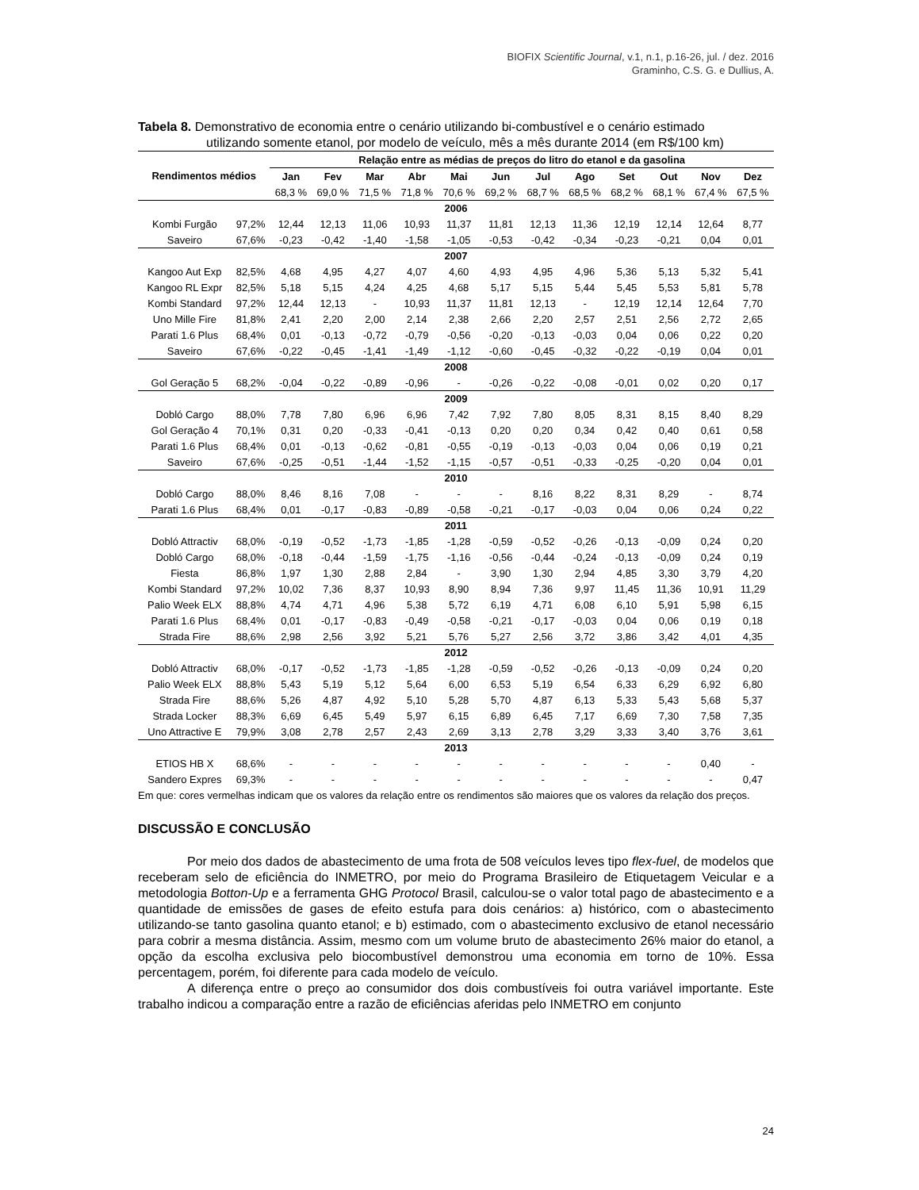BIOFIX Scientific Journal, v.1, n.1, p.16-26, jul. / dez. 2016
Graminho, C.S. G. e Dullius, A.
Tabela 8. Demonstrativo de economia entre o cenário utilizando bi-combustível e o cenário estimado
utilizando somente etanol, por modelo de veículo, mês a mês durante 2014 (em R$/100 km)
| Rendimentos médios | | Relação entre as médias de preços do litro do etanol e da gasolina | | | | | | | | | | | |
| --- | --- | --- | --- | --- | --- | --- | --- | --- | --- | --- | --- | --- | --- |
| | | Jan | Fev | Mar | Abr | Mai | Jun | Jul | Ago | Set | Out | Nov | Dez |
| | | 68,3 % | 69,0 % | 71,5 % | 71,8 % | 70,6 % | 69,2 % | 68,7 % | 68,5 % | 68,2 % | 68,1 % | 67,4 % | 67,5 % |
| 2006 | | | | | | | | | | | | | |
| Kombi Furgão | 97,2% | 12,44 | 12,13 | 11,06 | 10,93 | 11,37 | 11,81 | 12,13 | 11,36 | 12,19 | 12,14 | 12,64 | 8,77 |
| Saveiro | 67,6% | -0,23 | -0,42 | -1,40 | -1,58 | -1,05 | -0,53 | -0,42 | -0,34 | -0,23 | -0,21 | 0,04 | 0,01 |
| 2007 | | | | | | | | | | | | | |
| Kangoo Aut Exp | 82,5% | 4,68 | 4,95 | 4,27 | 4,07 | 4,60 | 4,93 | 4,95 | 4,96 | 5,36 | 5,13 | 5,32 | 5,41 |
| Kangoo RL Expr | 82,5% | 5,18 | 5,15 | 4,24 | 4,25 | 4,68 | 5,17 | 5,15 | 5,44 | 5,45 | 5,53 | 5,81 | 5,78 |
| Kombi Standard | 97,2% | 12,44 | 12,13 | - | 10,93 | 11,37 | 11,81 | 12,13 | - | 12,19 | 12,14 | 12,64 | 7,70 |
| Uno Mille Fire | 81,8% | 2,41 | 2,20 | 2,00 | 2,14 | 2,38 | 2,66 | 2,20 | 2,57 | 2,51 | 2,56 | 2,72 | 2,65 |
| Parati 1.6 Plus | 68,4% | 0,01 | -0,13 | -0,72 | -0,79 | -0,56 | -0,20 | -0,13 | -0,03 | 0,04 | 0,06 | 0,22 | 0,20 |
| Saveiro | 67,6% | -0,22 | -0,45 | -1,41 | -1,49 | -1,12 | -0,60 | -0,45 | -0,32 | -0,22 | -0,19 | 0,04 | 0,01 |
| 2008 | | | | | | | | | | | | | |
| Gol Geração 5 | 68,2% | -0,04 | -0,22 | -0,89 | -0,96 | - | -0,26 | -0,22 | -0,08 | -0,01 | 0,02 | 0,20 | 0,17 |
| 2009 | | | | | | | | | | | | | |
| Dobló Cargo | 88,0% | 7,78 | 7,80 | 6,96 | 6,96 | 7,42 | 7,92 | 7,80 | 8,05 | 8,31 | 8,15 | 8,40 | 8,29 |
| Gol Geração 4 | 70,1% | 0,31 | 0,20 | -0,33 | -0,41 | -0,13 | 0,20 | 0,20 | 0,34 | 0,42 | 0,40 | 0,61 | 0,58 |
| Parati 1.6 Plus | 68,4% | 0,01 | -0,13 | -0,62 | -0,81 | -0,55 | -0,19 | -0,13 | -0,03 | 0,04 | 0,06 | 0,19 | 0,21 |
| Saveiro | 67,6% | -0,25 | -0,51 | -1,44 | -1,52 | -1,15 | -0,57 | -0,51 | -0,33 | -0,25 | -0,20 | 0,04 | 0,01 |
| 2010 | | | | | | | | | | | | | |
| Dobló Cargo | 88,0% | 8,46 | 8,16 | 7,08 | - | - | - | 8,16 | 8,22 | 8,31 | 8,29 | - | 8,74 |
| Parati 1.6 Plus | 68,4% | 0,01 | -0,17 | -0,83 | -0,89 | -0,58 | -0,21 | -0,17 | -0,03 | 0,04 | 0,06 | 0,24 | 0,22 |
| 2011 | | | | | | | | | | | | | |
| Dobló Attractiv | 68,0% | -0,19 | -0,52 | -1,73 | -1,85 | -1,28 | -0,59 | -0,52 | -0,26 | -0,13 | -0,09 | 0,24 | 0,20 |
| Dobló Cargo | 68,0% | -0,18 | -0,44 | -1,59 | -1,75 | -1,16 | -0,56 | -0,44 | -0,24 | -0,13 | -0,09 | 0,24 | 0,19 |
| Fiesta | 86,8% | 1,97 | 1,30 | 2,88 | 2,84 | - | 3,90 | 1,30 | 2,94 | 4,85 | 3,30 | 3,79 | 4,20 |
| Kombi Standard | 97,2% | 10,02 | 7,36 | 8,37 | 10,93 | 8,90 | 8,94 | 7,36 | 9,97 | 11,45 | 11,36 | 10,91 | 11,29 |
| Palio Week ELX | 88,8% | 4,74 | 4,71 | 4,96 | 5,38 | 5,72 | 6,19 | 4,71 | 6,08 | 6,10 | 5,91 | 5,98 | 6,15 |
| Parati 1.6 Plus | 68,4% | 0,01 | -0,17 | -0,83 | -0,49 | -0,58 | -0,21 | -0,17 | -0,03 | 0,04 | 0,06 | 0,19 | 0,18 |
| Strada Fire | 88,6% | 2,98 | 2,56 | 3,92 | 5,21 | 5,76 | 5,27 | 2,56 | 3,72 | 3,86 | 3,42 | 4,01 | 4,35 |
| 2012 | | | | | | | | | | | | | |
| Dobló Attractiv | 68,0% | -0,17 | -0,52 | -1,73 | -1,85 | -1,28 | -0,59 | -0,52 | -0,26 | -0,13 | -0,09 | 0,24 | 0,20 |
| Palio Week ELX | 88,8% | 5,43 | 5,19 | 5,12 | 5,64 | 6,00 | 6,53 | 5,19 | 6,54 | 6,33 | 6,29 | 6,92 | 6,80 |
| Strada Fire | 88,6% | 5,26 | 4,87 | 4,92 | 5,10 | 5,28 | 5,70 | 4,87 | 6,13 | 5,33 | 5,43 | 5,68 | 5,37 |
| Strada Locker | 88,3% | 6,69 | 6,45 | 5,49 | 5,97 | 6,15 | 6,89 | 6,45 | 7,17 | 6,69 | 7,30 | 7,58 | 7,35 |
| Uno Attractive E | 79,9% | 3,08 | 2,78 | 2,57 | 2,43 | 2,69 | 3,13 | 2,78 | 3,29 | 3,33 | 3,40 | 3,76 | 3,61 |
| 2013 | | | | | | | | | | | | | |
| ETIOS HB X | 68,6% | - | - | - | - | - | - | - | - | - | - | 0,40 | - |
| Sandero Expres | 69,3% | - | - | - | - | - | - | - | - | - | - | - | 0,47 |
Em que: cores vermelhas indicam que os valores da relação entre os rendimentos são maiores que os valores da relação dos preços.
DISCUSSÃO E CONCLUSÃO
Por meio dos dados de abastecimento de uma frota de 508 veículos leves tipo flex-fuel, de modelos que receberam selo de eficiência do INMETRO, por meio do Programa Brasileiro de Etiquetagem Veicular e a metodologia Botton-Up e a ferramenta GHG Protocol Brasil, calculou-se o valor total pago de abastecimento e a quantidade de emissões de gases de efeito estufa para dois cenários: a) histórico, com o abastecimento utilizando-se tanto gasolina quanto etanol; e b) estimado, com o abastecimento exclusivo de etanol necessário para cobrir a mesma distância. Assim, mesmo com um volume bruto de abastecimento 26% maior do etanol, a opção da escolha exclusiva pelo biocombustível demonstrou uma economia em torno de 10%. Essa percentagem, porém, foi diferente para cada modelo de veículo.
A diferença entre o preço ao consumidor dos dois combustíveis foi outra variável importante. Este trabalho indicou a comparação entre a razão de eficiências aferidas pelo INMETRO em conjunto
24